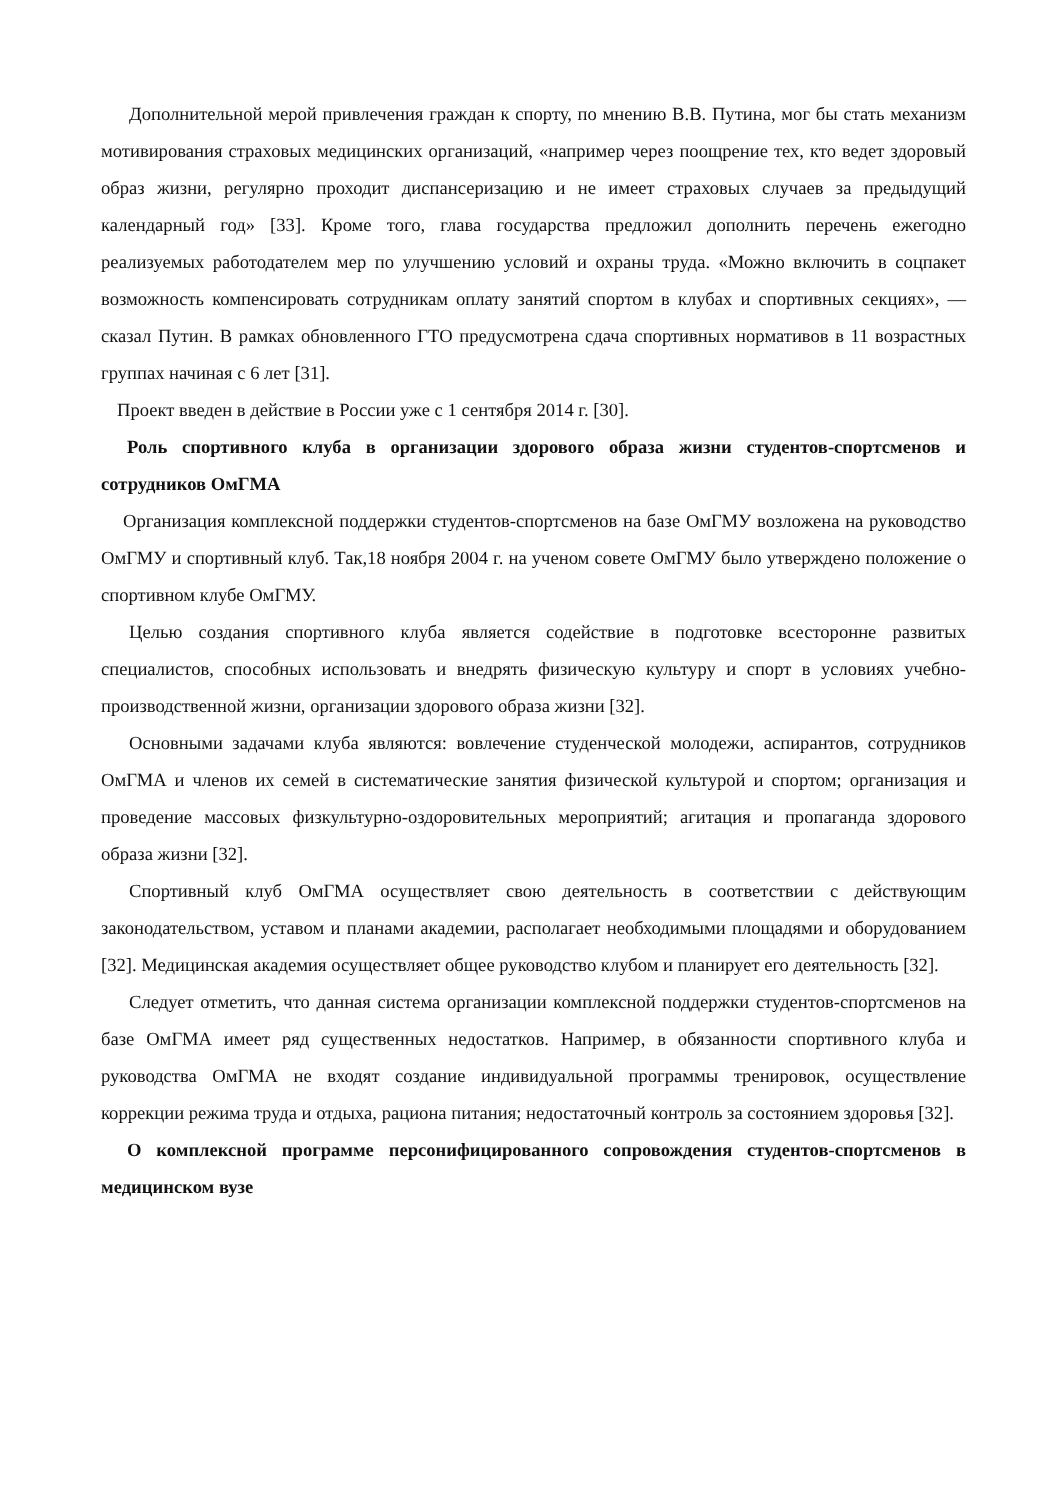Дополнительной мерой привлечения граждан к спорту, по мнению В.В. Путина, мог бы стать механизм мотивирования страховых медицинских организаций, «например через поощрение тех, кто ведет здоровый образ жизни, регулярно проходит диспансеризацию и не имеет страховых случаев за предыдущий календарный год» [33]. Кроме того, глава государства предложил дополнить перечень ежегодно реализуемых работодателем мер по улучшению условий и охраны труда. «Можно включить в соцпакет возможность компенсировать сотрудникам оплату занятий спортом в клубах и спортивных секциях», — сказал Путин. В рамках обновленного ГТО предусмотрена сдача спортивных нормативов в 11 возрастных группах начиная с 6 лет [31].
Проект введен в действие в России уже с 1 сентября 2014 г. [30].
Роль спортивного клуба в организации здорового образа жизни студентов-спортсменов и сотрудников ОмГМА
Организация комплексной поддержки студентов-спортсменов на базе ОмГМУ возложена на руководство ОмГМУ и спортивный клуб. Так,18 ноября 2004 г. на ученом совете ОмГМУ было утверждено положение о спортивном клубе ОмГМУ.
Целью создания спортивного клуба является содействие в подготовке всесторонне развитых специалистов, способных использовать и внедрять физическую культуру и спорт в условиях учебно-производственной жизни, организации здорового образа жизни [32].
Основными задачами клуба являются: вовлечение студенческой молодежи, аспирантов, сотрудников ОмГМА и членов их семей в систематические занятия физической культурой и спортом; организация и проведение массовых физкультурно-оздоровительных мероприятий; агитация и пропаганда здорового образа жизни [32].
Спортивный клуб ОмГМА осуществляет свою деятельность в соответствии с действующим законодательством, уставом и планами академии, располагает необходимыми площадями и оборудованием [32]. Медицинская академия осуществляет общее руководство клубом и планирует его деятельность [32].
Следует отметить, что данная система организации комплексной поддержки студентов-спортсменов на базе ОмГМА имеет ряд существенных недостатков. Например, в обязанности спортивного клуба и руководства ОмГМА не входят создание индивидуальной программы тренировок, осуществление коррекции режима труда и отдыха, рациона питания; недостаточный контроль за состоянием здоровья [32].
О комплексной программе персонифицированного сопровождения студентов-спортсменов в медицинском вузе